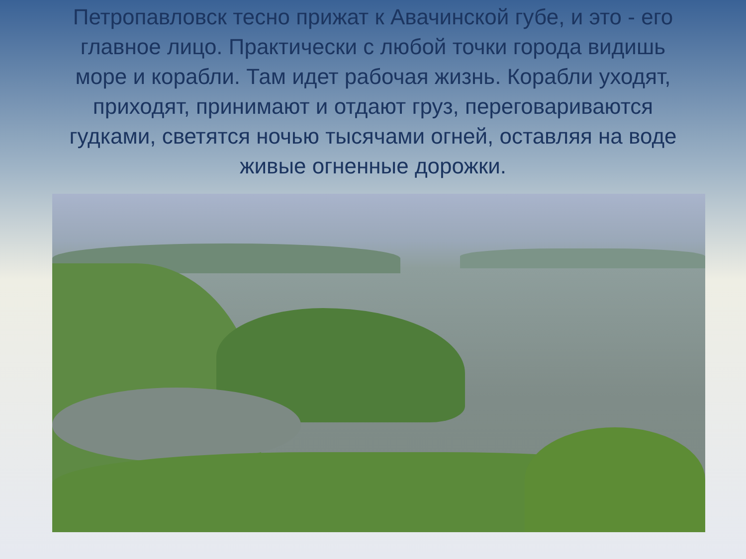Петропавловск тесно прижат к Авачинской губе, и это - его главное лицо. Практически с любой точки города видишь море и корабли. Там идет рабочая жизнь. Корабли уходят, приходят, принимают и отдают груз, переговариваются гудками, светятся ночью тысячами огней, оставляя на воде живые огненные дорожки.